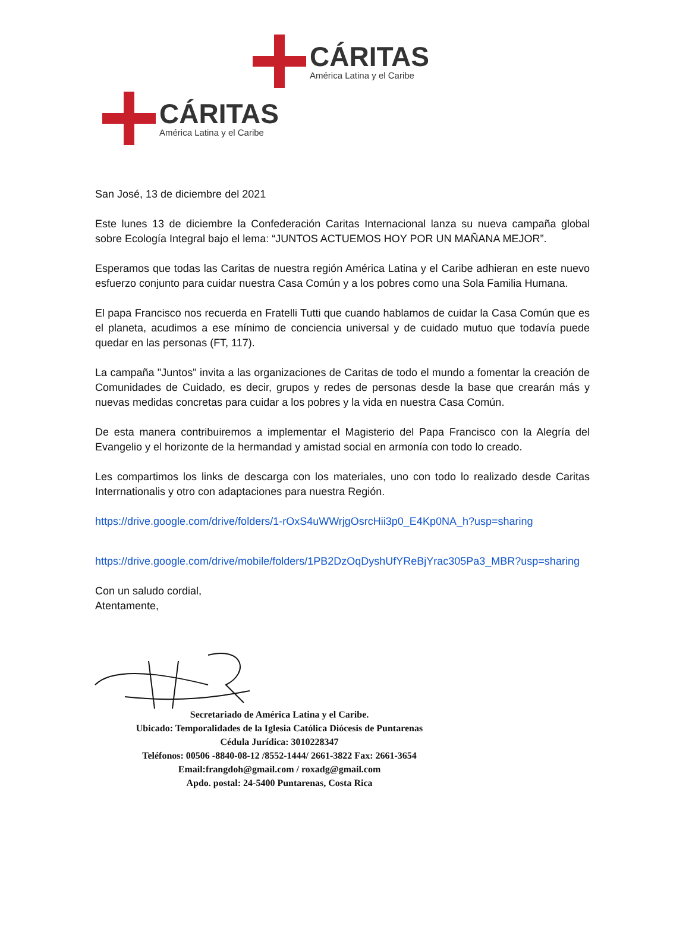CÁRITAS
América Latina y el Caribe
CÁRITAS
América Latina y el Caribe
San José, 13 de diciembre del 2021
Este lunes 13 de diciembre la Confederación Caritas Internacional lanza su nueva campaña global sobre Ecología Integral bajo el lema: “JUNTOS ACTUEMOS HOY POR UN MAÑANA MEJOR”.
Esperamos que todas las Caritas de nuestra región América Latina y el Caribe adhieran en este nuevo esfuerzo conjunto para cuidar nuestra Casa Común y a los pobres como una Sola Familia Humana.
El papa Francisco nos recuerda en Fratelli Tutti que cuando hablamos de cuidar la Casa Común que es el planeta, acudimos a ese mínimo de conciencia universal y de cuidado mutuo que todavía puede quedar en las personas (FT, 117).
La campaña "Juntos" invita a las organizaciones de Caritas de todo el mundo a fomentar la creación de Comunidades de Cuidado, es decir, grupos y redes de personas desde la base que crearán más y nuevas medidas concretas para cuidar a los pobres y la vida en nuestra Casa Común.
De esta manera contribuiremos a implementar el Magisterio del Papa Francisco con la Alegría del Evangelio y el horizonte de la hermandad y amistad social en armonía con todo lo creado.
Les compartimos los links de descarga con los materiales, uno con todo lo realizado desde Caritas Interrnationalis y otro con adaptaciones para nuestra Región.
https://drive.google.com/drive/folders/1-rOxS4uWWrjgOsrcHii3p0_E4Kp0NA_h?usp=sharing
https://drive.google.com/drive/mobile/folders/1PB2DzOqDyshUfYReBjYrac305Pa3_MBR?usp=sharing
Con un saludo cordial,
Atentamente,
Secretariado de América Latina y el Caribe.
Ubicado: Temporalidades de la Iglesia Católica Diócesis de Puntarenas
Cédula Jurídica: 3010228347
Teléfonos: 00506 -8840-08-12 /8552-1444/ 2661-3822 Fax: 2661-3654
Email:frangdoh@gmail.com / roxadg@gmail.com
Apdo. postal: 24-5400 Puntarenas, Costa Rica